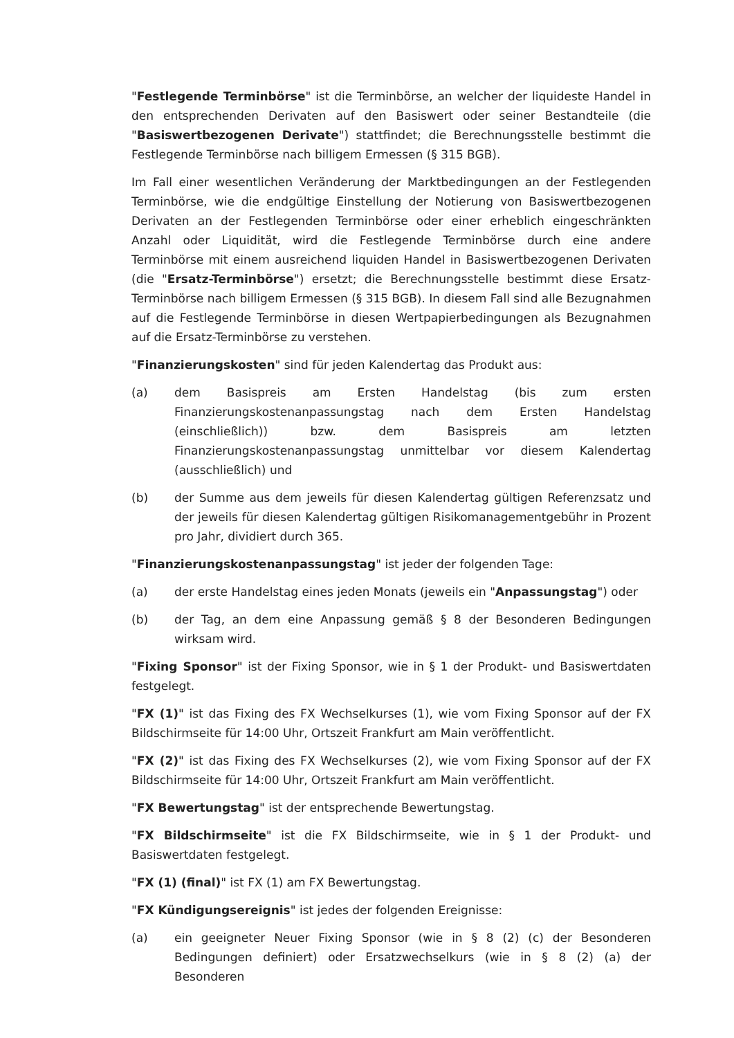"Festlegende Terminbörse" ist die Terminbörse, an welcher der liquideste Handel in den entsprechenden Derivaten auf den Basiswert oder seiner Bestandteile (die "Basiswertbezogenen Derivate") stattfindet; die Berechnungsstelle bestimmt die Festlegende Terminbörse nach billigem Ermessen (§ 315 BGB).
Im Fall einer wesentlichen Veränderung der Marktbedingungen an der Festlegenden Terminbörse, wie die endgültige Einstellung der Notierung von Basiswertbezogenen Derivaten an der Festlegenden Terminbörse oder einer erheblich eingeschränkten Anzahl oder Liquidität, wird die Festlegende Terminbörse durch eine andere Terminbörse mit einem ausreichend liquiden Handel in Basiswertbezogenen Derivaten (die "Ersatz-Terminbörse") ersetzt; die Berechnungsstelle bestimmt diese Ersatz-Terminbörse nach billigem Ermessen (§ 315 BGB). In diesem Fall sind alle Bezugnahmen auf die Festlegende Terminbörse in diesen Wertpapierbedingungen als Bezugnahmen auf die Ersatz-Terminbörse zu verstehen.
"Finanzierungskosten" sind für jeden Kalendertag das Produkt aus:
(a) dem Basispreis am Ersten Handelstag (bis zum ersten Finanzierungskostenanpassungstag nach dem Ersten Handelstag (einschließlich)) bzw. dem Basispreis am letzten Finanzierungskostenanpassungstag unmittelbar vor diesem Kalendertag (ausschließlich) und
(b) der Summe aus dem jeweils für diesen Kalendertag gültigen Referenzsatz und der jeweils für diesen Kalendertag gültigen Risikomanagementgebühr in Prozent pro Jahr, dividiert durch 365.
"Finanzierungskostenanpassungstag" ist jeder der folgenden Tage:
(a) der erste Handelstag eines jeden Monats (jeweils ein "Anpassungstag") oder
(b) der Tag, an dem eine Anpassung gemäß § 8 der Besonderen Bedingungen wirksam wird.
"Fixing Sponsor" ist der Fixing Sponsor, wie in § 1 der Produkt- und Basiswertdaten festgelegt.
"FX (1)" ist das Fixing des FX Wechselkurses (1), wie vom Fixing Sponsor auf der FX Bildschirmseite für 14:00 Uhr, Ortszeit Frankfurt am Main veröffentlicht.
"FX (2)" ist das Fixing des FX Wechselkurses (2), wie vom Fixing Sponsor auf der FX Bildschirmseite für 14:00 Uhr, Ortszeit Frankfurt am Main veröffentlicht.
"FX Bewertungstag" ist der entsprechende Bewertungstag.
"FX Bildschirmseite" ist die FX Bildschirmseite, wie in § 1 der Produkt- und Basiswertdaten festgelegt.
"FX (1) (final)" ist FX (1) am FX Bewertungstag.
"FX Kündigungsereignis" ist jedes der folgenden Ereignisse:
(a) ein geeigneter Neuer Fixing Sponsor (wie in § 8 (2) (c) der Besonderen Bedingungen definiert) oder Ersatzwechselkurs (wie in § 8 (2) (a) der Besonderen